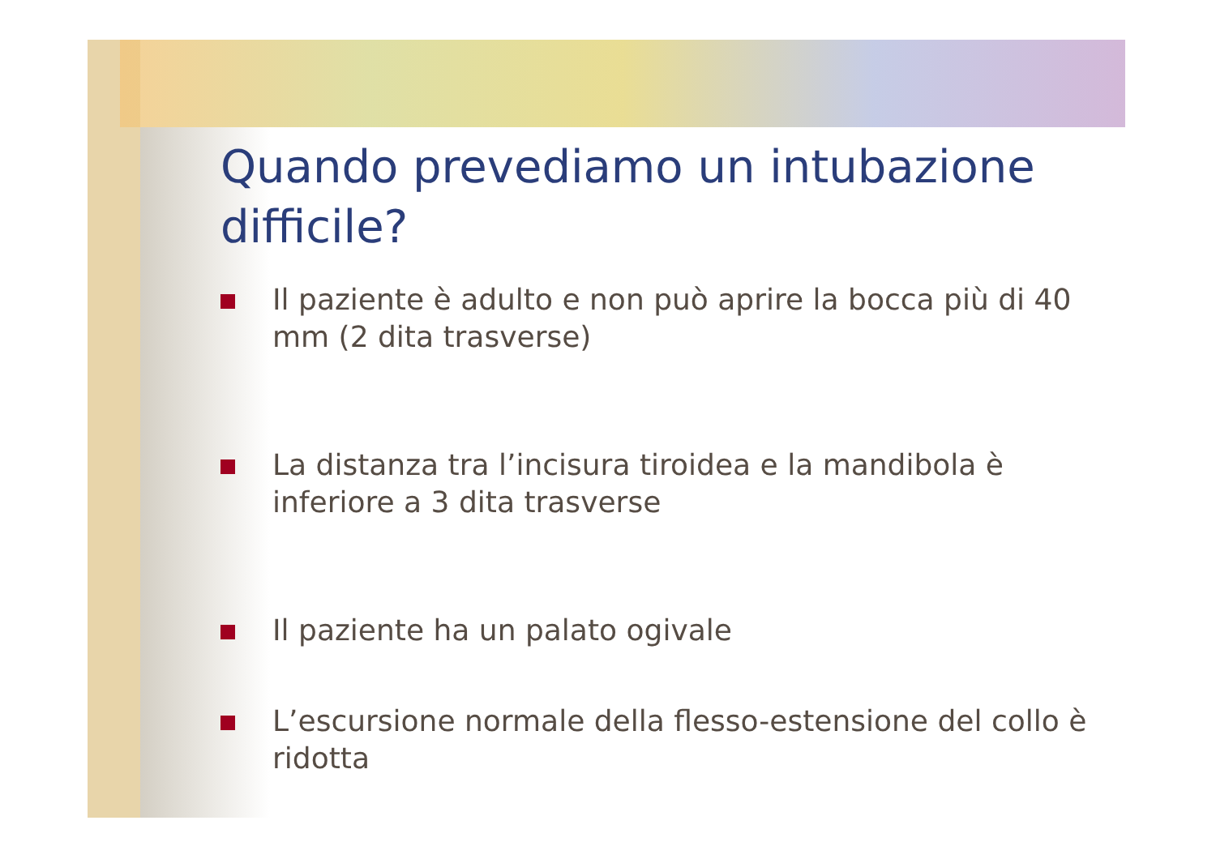Quando prevediamo un intubazione difficile?
Il paziente è adulto e non può aprire la bocca più di 40 mm (2 dita trasverse)
La distanza tra l’incisura tiroidea e la mandibola è inferiore a 3 dita trasverse
Il paziente ha un palato ogivale
L’escursione normale della flesso-estensione del collo è ridotta